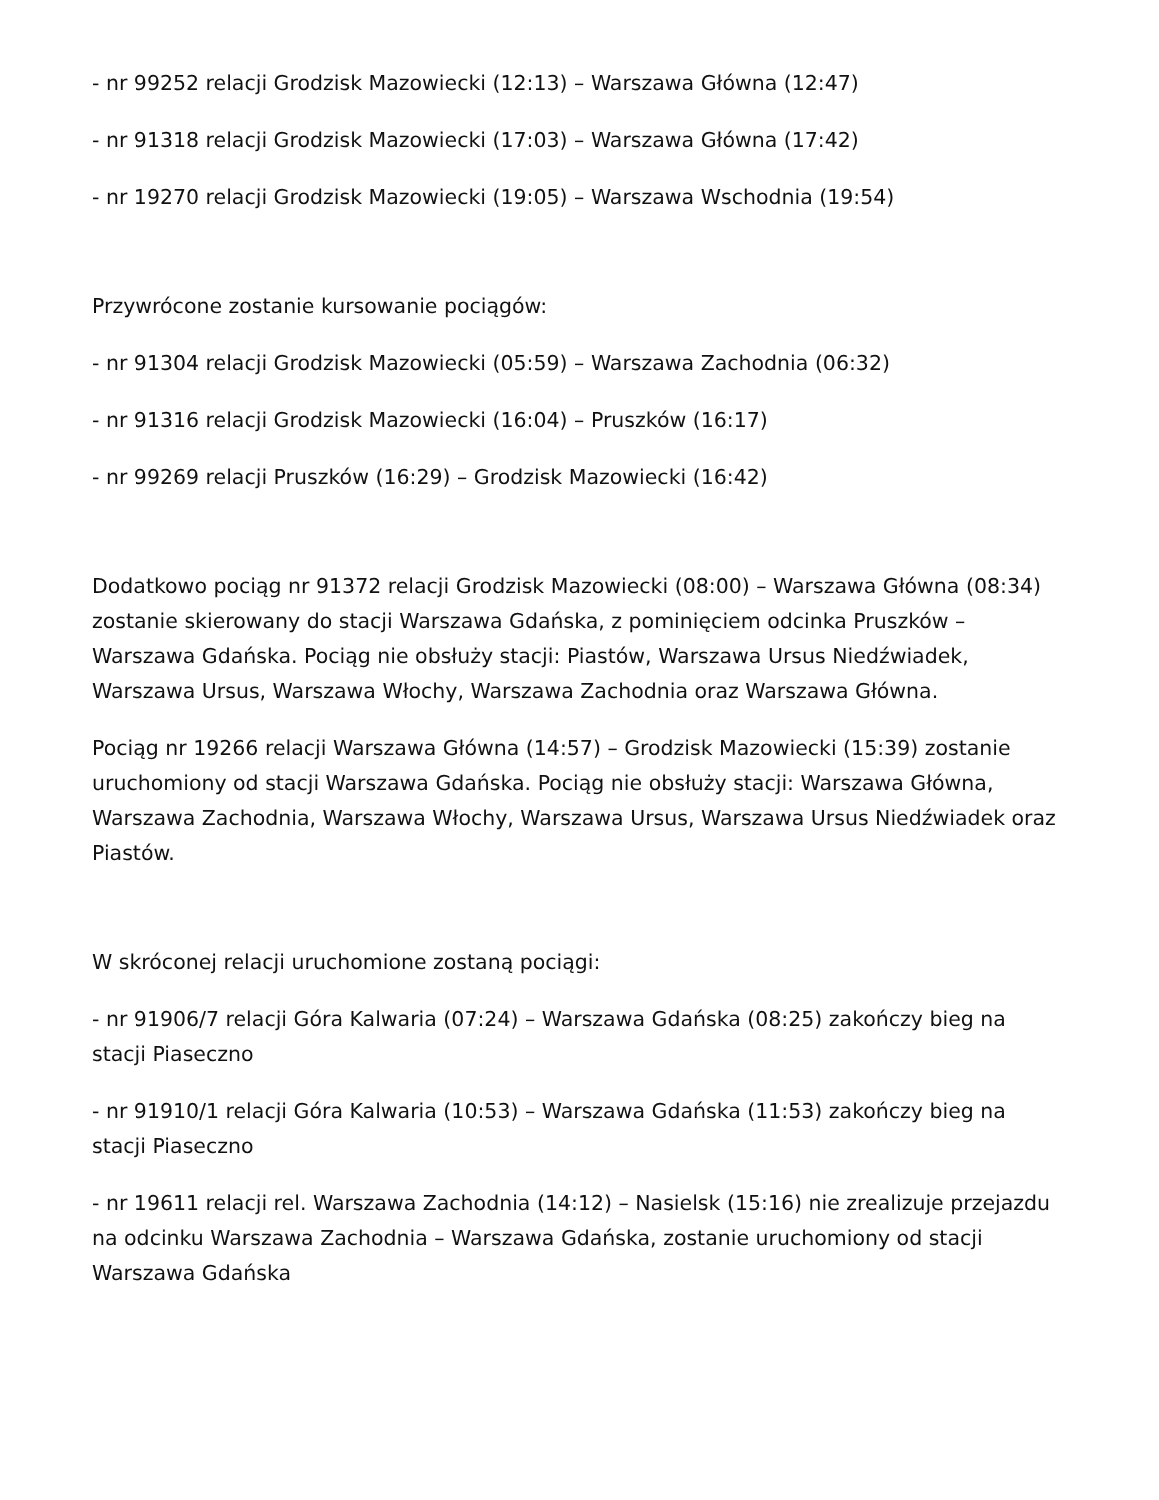- nr 99252 relacji Grodzisk Mazowiecki (12:13) – Warszawa Główna (12:47)
- nr 91318 relacji Grodzisk Mazowiecki (17:03) – Warszawa Główna (17:42)
- nr 19270 relacji Grodzisk Mazowiecki (19:05) – Warszawa Wschodnia (19:54)
Przywrócone zostanie kursowanie pociągów:
- nr 91304 relacji Grodzisk Mazowiecki (05:59) – Warszawa Zachodnia (06:32)
- nr 91316 relacji Grodzisk Mazowiecki (16:04) – Pruszków (16:17)
- nr 99269 relacji Pruszków (16:29) – Grodzisk Mazowiecki (16:42)
Dodatkowo pociąg nr 91372 relacji Grodzisk Mazowiecki (08:00) – Warszawa Główna (08:34) zostanie skierowany do stacji Warszawa Gdańska, z pominięciem odcinka Pruszków – Warszawa Gdańska. Pociąg nie obsłuży stacji: Piastów, Warszawa Ursus Niedźwiadek, Warszawa Ursus, Warszawa Włochy, Warszawa Zachodnia oraz Warszawa Główna.
Pociąg nr 19266 relacji Warszawa Główna (14:57) – Grodzisk Mazowiecki (15:39) zostanie uruchomiony od stacji Warszawa Gdańska. Pociąg nie obsłuży stacji: Warszawa Główna, Warszawa Zachodnia, Warszawa Włochy, Warszawa Ursus, Warszawa Ursus Niedźwiadek oraz Piastów.
W skróconej relacji uruchomione zostaną pociągi:
- nr 91906/7 relacji Góra Kalwaria (07:24) – Warszawa Gdańska (08:25) zakończy bieg na stacji Piaseczno
- nr 91910/1 relacji Góra Kalwaria (10:53) – Warszawa Gdańska (11:53) zakończy bieg na stacji Piaseczno
- nr 19611 relacji rel. Warszawa Zachodnia (14:12) – Nasielsk (15:16) nie zrealizuje przejazdu na odcinku Warszawa Zachodnia – Warszawa Gdańska, zostanie uruchomiony od stacji Warszawa Gdańska